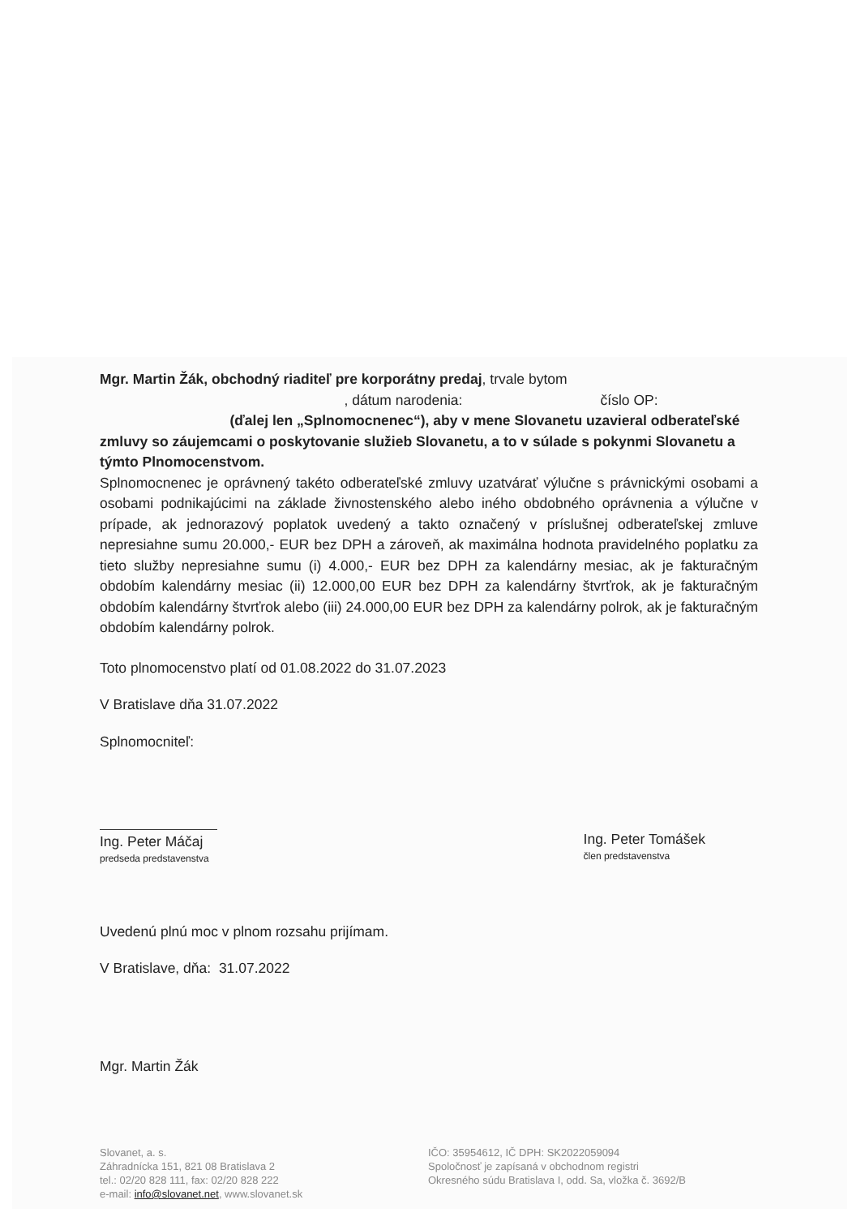Mgr. Martin Žák, obchodný riaditeľ pre korporátny predaj, trvale bytom
, dátum narodenia: číslo OP: (ďalej len „Splnomocnenec“), aby v mene Slovanetu uzavieral odberateľské zmluvy so záujemcami o poskytovanie služieb Slovanetu, a to v súlade s pokynmi Slovanetu a týmto Plnomocenstvom.
Splnomocnenec je oprávnený takéto odberateľské zmluvy uzatvárať výlučne s právnickými osobami a osobami podnikajúcimi na základe živnostenského alebo iného obdobného oprávnenia a výlučne v prípade, ak jednorazový poplatok uvedený a takto označený v príslušnej odberateľskej zmluve nepresiahne sumu 20.000,- EUR bez DPH a zároveň, ak maximálna hodnota pravidelného poplatku za tieto služby nepresiahne sumu (i) 4.000,- EUR bez DPH za kalendárny mesiac, ak je fakturačným obdobím kalendárny mesiac (ii) 12.000,00 EUR bez DPH za kalendárny štvrťrok, ak je fakturačným obdobím kalendárny štvrťrok alebo (iii) 24.000,00 EUR bez DPH za kalendárny polrok, ak je fakturačným obdobím kalendárny polrok.
Toto plnomocenstvo platí od 01.08.2022 do 31.07.2023
V Bratislave dňa 31.07.2022
Splnomocniteľ:
Ing. Peter Máčaj
predseda predstavenstva
Ing. Peter Tomášek
člen predstavenstva
Uvedenú plnú moc v plnom rozsahu prijímam.
V Bratislave, dňa: 31.07.2022
Mgr. Martin Žák
Slovanet, a. s.
Záhradnícka 151, 821 08 Bratislava 2
tel.: 02/20 828 111, fax: 02/20 828 222
e-mail: info@slovanet.net, www.slovanet.sk
IČO: 35954612, IČ DPH: SK2022059094
Spoločnosť je zapísaná v obchodnom registri
Okresného súdu Bratislava I, odd. Sa, vložka č. 3692/B